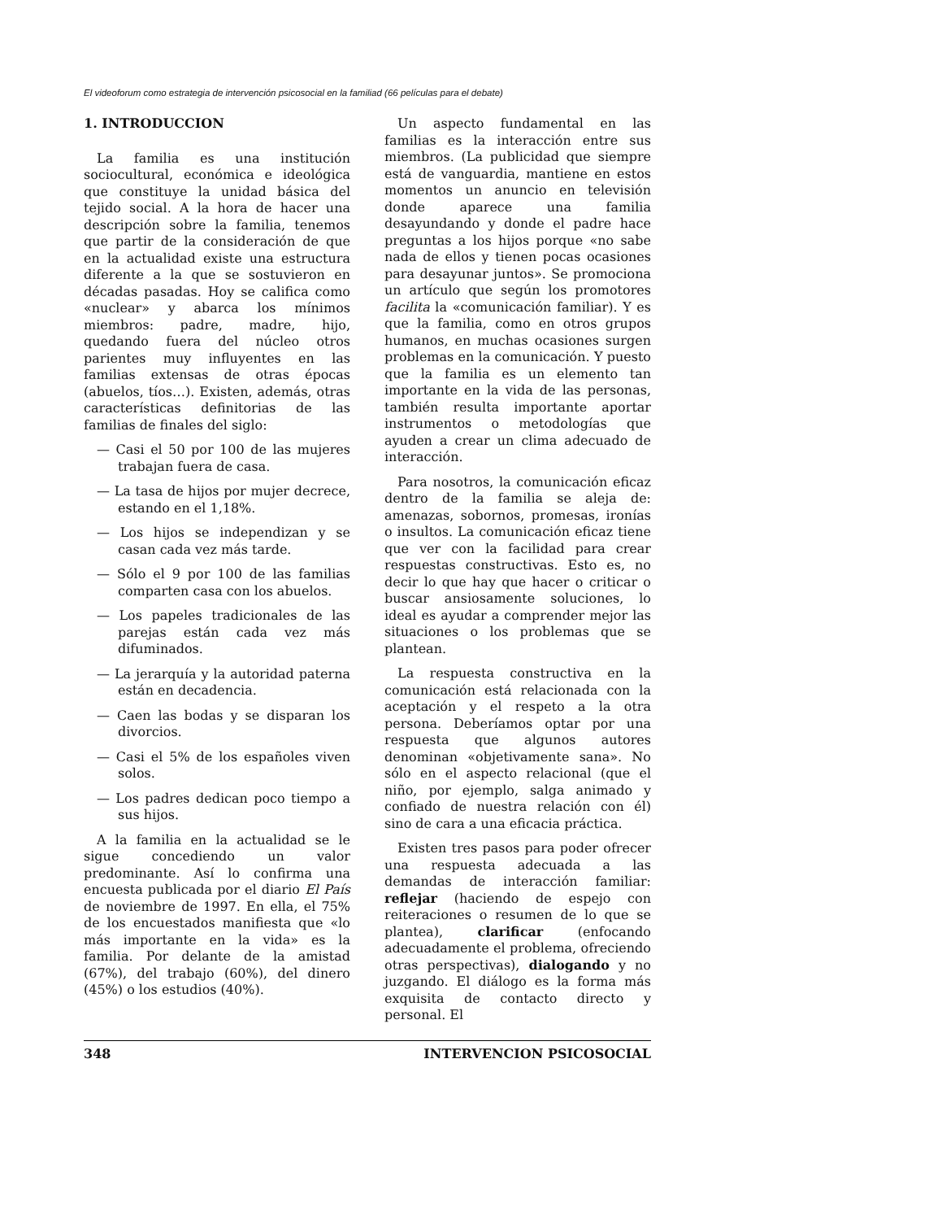El videoforum como estrategia de intervención psicosocial en la familiad (66 películas para el debate)
1. INTRODUCCION
La familia es una institución sociocultural, económica e ideológica que constituye la unidad básica del tejido social. A la hora de hacer una descripción sobre la familia, tenemos que partir de la consideración de que en la actualidad existe una estructura diferente a la que se sostuvieron en décadas pasadas. Hoy se califica como «nuclear» y abarca los mínimos miembros: padre, madre, hijo, quedando fuera del núcleo otros parientes muy influyentes en las familias extensas de otras épocas (abuelos, tíos…). Existen, además, otras características definitorias de las familias de finales del siglo:
— Casi el 50 por 100 de las mujeres trabajan fuera de casa.
— La tasa de hijos por mujer decrece, estando en el 1,18%.
— Los hijos se independizan y se casan cada vez más tarde.
— Sólo el 9 por 100 de las familias comparten casa con los abuelos.
— Los papeles tradicionales de las parejas están cada vez más difuminados.
— La jerarquía y la autoridad paterna están en decadencia.
— Caen las bodas y se disparan los divorcios.
— Casi el 5% de los españoles viven solos.
— Los padres dedican poco tiempo a sus hijos.
A la familia en la actualidad se le sigue concediendo un valor predominante. Así lo confirma una encuesta publicada por el diario El País de noviembre de 1997. En ella, el 75% de los encuestados manifiesta que «lo más importante en la vida» es la familia. Por delante de la amistad (67%), del trabajo (60%), del dinero (45%) o los estudios (40%).
Un aspecto fundamental en las familias es la interacción entre sus miembros. (La publicidad que siempre está de vanguardia, mantiene en estos momentos un anuncio en televisión donde aparece una familia desayundando y donde el padre hace preguntas a los hijos porque «no sabe nada de ellos y tienen pocas ocasiones para desayunar juntos». Se promociona un artículo que según los promotores facilita la «comunicación familiar). Y es que la familia, como en otros grupos humanos, en muchas ocasiones surgen problemas en la comunicación. Y puesto que la familia es un elemento tan importante en la vida de las personas, también resulta importante aportar instrumentos o metodologías que ayuden a crear un clima adecuado de interacción.
Para nosotros, la comunicación eficaz dentro de la familia se aleja de: amenazas, sobornos, promesas, ironías o insultos. La comunicación eficaz tiene que ver con la facilidad para crear respuestas constructivas. Esto es, no decir lo que hay que hacer o criticar o buscar ansiosamente soluciones, lo ideal es ayudar a comprender mejor las situaciones o los problemas que se plantean.
La respuesta constructiva en la comunicación está relacionada con la aceptación y el respeto a la otra persona. Deberíamos optar por una respuesta que algunos autores denominan «objetivamente sana». No sólo en el aspecto relacional (que el niño, por ejemplo, salga animado y confiado de nuestra relación con él) sino de cara a una eficacia práctica.
Existen tres pasos para poder ofrecer una respuesta adecuada a las demandas de interacción familiar: reflejar (haciendo de espejo con reiteraciones o resumen de lo que se plantea), clarificar (enfocando adecuadamente el problema, ofreciendo otras perspectivas), dialogando y no juzgando. El diálogo es la forma más exquisita de contacto directo y personal. El
348 INTERVENCION PSICOSOCIAL